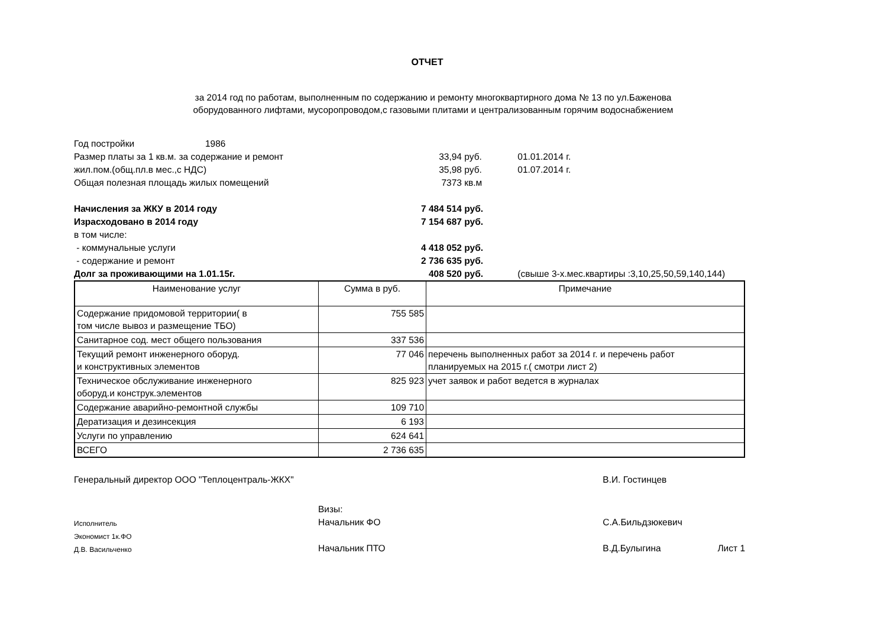ОТЧЕТ
за 2014 год по работам, выполненным по содержанию и ремонту многоквартирного дома № 13 по ул.Баженова
оборудованного лифтами, мусоропроводом,с газовыми плитами и централизованным горячим водоснабжением
| Год постройки | 1986 | | | |
| Размер платы за 1 кв.м. за содержание и ремонт | | 33,94 | руб. | 01.01.2014 г. |
| жил.пом.(общ.пл.в мес.,с НДС) | | 35,98 | руб. | 01.07.2014 г. |
| Общая полезная площадь жилых помещений | | 7373 | кв.м | |
| Начисления за ЖКУ в 2014 году | | 7 484 514 | руб. | |
| Израсходовано в 2014 году | | 7 154 687 | руб. | |
| в том числе: | | | | |
| - коммунальные услуги | | 4 418 052 | руб. | |
| - содержание и ремонт | | 2 736 635 | руб. | |
| Долг за проживающими на 1.01.15г. | | 408 520 | руб. | (свыше 3-х.мес.квартиры :3,10,25,50,59,140,144) |
| Наименование услуг | Сумма в руб. | Примечание |
| --- | --- | --- |
| Содержание придомовой территории( в том числе вывоз и размещение ТБО) | 755 585 | |
| Санитарное сод. мест общего пользования | 337 536 | |
| Текущий ремонт инженерного оборуд. и конструктивных элементов | 77 046 | перечень выполненных работ за 2014 г. и перечень работ планируемых на 2015 г.( смотри лист 2) |
| Техническое обслуживание инженерного оборуд.и конструк.элементов | 825 923 | учет заявок и работ ведется в журналах |
| Содержание аварийно-ремонтной службы | 109 710 | |
| Дератизация и дезинсекция | 6 193 | |
| Услуги по управлению | 624 641 | |
| ВСЕГО | 2 736 635 | |
| Генеральный директор ООО "Теплоцентраль-ЖКХ" | | В.И. Гостинцев | |
| | Визы: | | |
| Исполнитель | Начальник ФО | С.А.Бильдзюкевич | |
| Экономист 1к.ФО | | | |
| Д.В. Васильченко | Начальник ПТО | В.Д.Булыгина | Лист 1 |